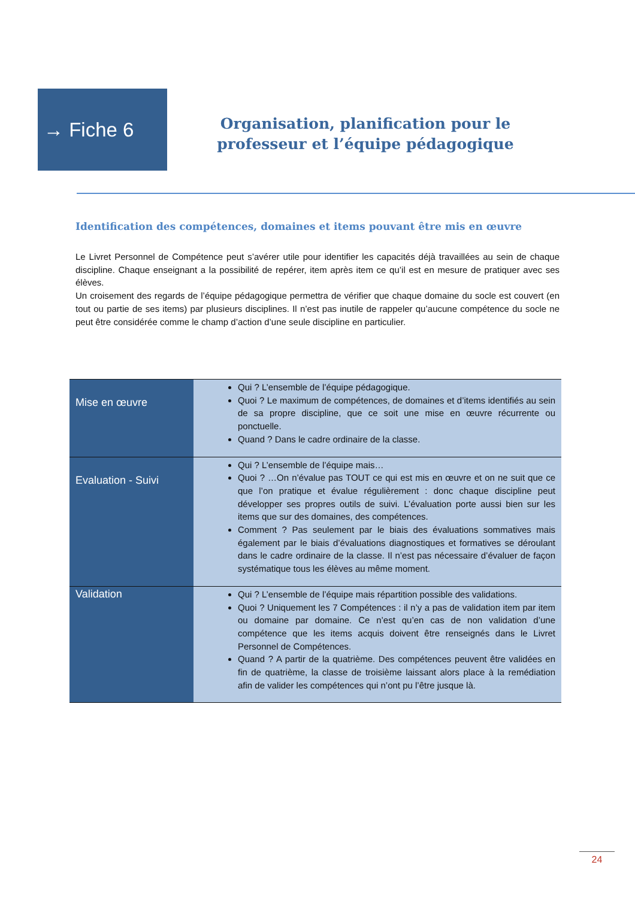→ Fiche 6
Organisation, planification pour le professeur et l’équipe pédagogique
Identification des compétences, domaines et items pouvant être mis en œuvre
Le Livret Personnel de Compétence peut s’avérer utile pour identifier les capacités déjà travaillées au sein de chaque discipline. Chaque enseignant a la possibilité de repérer, item après item ce qu’il est en mesure de pratiquer avec ses élèves.
Un croisement des regards de l’équipe pédagogique permettra de vérifier que chaque domaine du socle est couvert (en tout ou partie de ses items) par plusieurs disciplines. Il n’est pas inutile de rappeler qu’aucune compétence du socle ne peut être considérée comme le champ d’action d’une seule discipline en particulier.
| Mise en œuvre | Qui ? L’ensemble de l’équipe pédagogique. Quoi ? Le maximum de compétences, de domaines et d’items identifiés au sein de sa propre discipline, que ce soit une mise en œuvre récurrente ou ponctuelle. Quand ? Dans le cadre ordinaire de la classe. |
| Evaluation - Suivi | Qui ? L’ensemble de l’équipe mais… Quoi ? …On n’évalue pas TOUT ce qui est mis en œuvre et on ne suit que ce que l’on pratique et évalue régulièrement : donc chaque discipline peut développer ses propres outils de suivi. L’évaluation porte aussi bien sur les items que sur des domaines, des compétences. Comment ? Pas seulement par le biais des évaluations sommatives mais également par le biais d’évaluations diagnostiques et formatives se déroulant dans le cadre ordinaire de la classe. Il n’est pas nécessaire d’évaluer de façon systématique tous les élèves au même moment. |
| Validation | Qui ? L’ensemble de l’équipe mais répartition possible des validations. Quoi ? Uniquement les 7 Compétences : il n’y a pas de validation item par item ou domaine par domaine. Ce n’est qu’en cas de non validation d’une compétence que les items acquis doivent être renseignés dans le Livret Personnel de Compétences. Quand ? A partir de la quatrième. Des compétences peuvent être validées en fin de quatrième, la classe de troisième laissant alors place à la remédiation afin de valider les compétences qui n’ont pu l’être jusque là. |
24